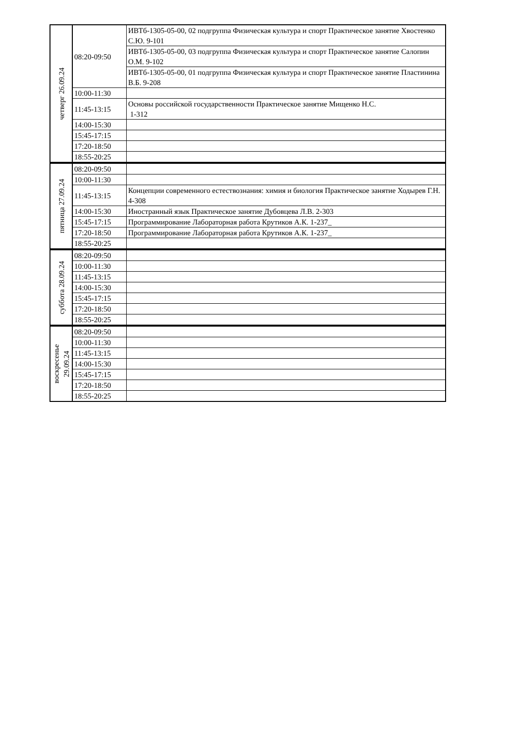| четверг 26.09.24 | 08:20-09:50 | ИВТб-1305-05-00, 02 подгруппа Физическая культура и спорт Практическое занятие Хвостенко С.Ю. 9-101 |
| | | ИВТб-1305-05-00, 03 подгруппа Физическая культура и спорт Практическое занятие Салопин О.М. 9-102 |
| | | ИВТб-1305-05-00, 01 подгруппа Физическая культура и спорт Практическое занятие Пластинина В.Б. 9-208 |
| | 10:00-11:30 | |
| | 11:45-13:15 | Основы российской государственности Практическое занятие Мищенко Н.С. 1-312 |
| | 14:00-15:30 | |
| | 15:45-17:15 | |
| | 17:20-18:50 | |
| | 18:55-20:25 | |
| пятница 27.09.24 | 08:20-09:50 | |
| | 10:00-11:30 | |
| | 11:45-13:15 | Концепции современного естествознания: химия и биология Практическое занятие Ходырев Г.Н. 4-308 |
| | 14:00-15:30 | Иностранный язык Практическое занятие Дубовцева Л.В. 2-303 |
| | 15:45-17:15 | Программирование Лабораторная работа Крутиков А.К. 1-237_ |
| | 17:20-18:50 | Программирование Лабораторная работа Крутиков А.К. 1-237_ |
| | 18:55-20:25 | |
| суббота 28.09.24 | 08:20-09:50 | |
| | 10:00-11:30 | |
| | 11:45-13:15 | |
| | 14:00-15:30 | |
| | 15:45-17:15 | |
| | 17:20-18:50 | |
| | 18:55-20:25 | |
| воскресенье 29.09.24 | 08:20-09:50 | |
| | 10:00-11:30 | |
| | 11:45-13:15 | |
| | 14:00-15:30 | |
| | 15:45-17:15 | |
| | 17:20-18:50 | |
| | 18:55-20:25 | |